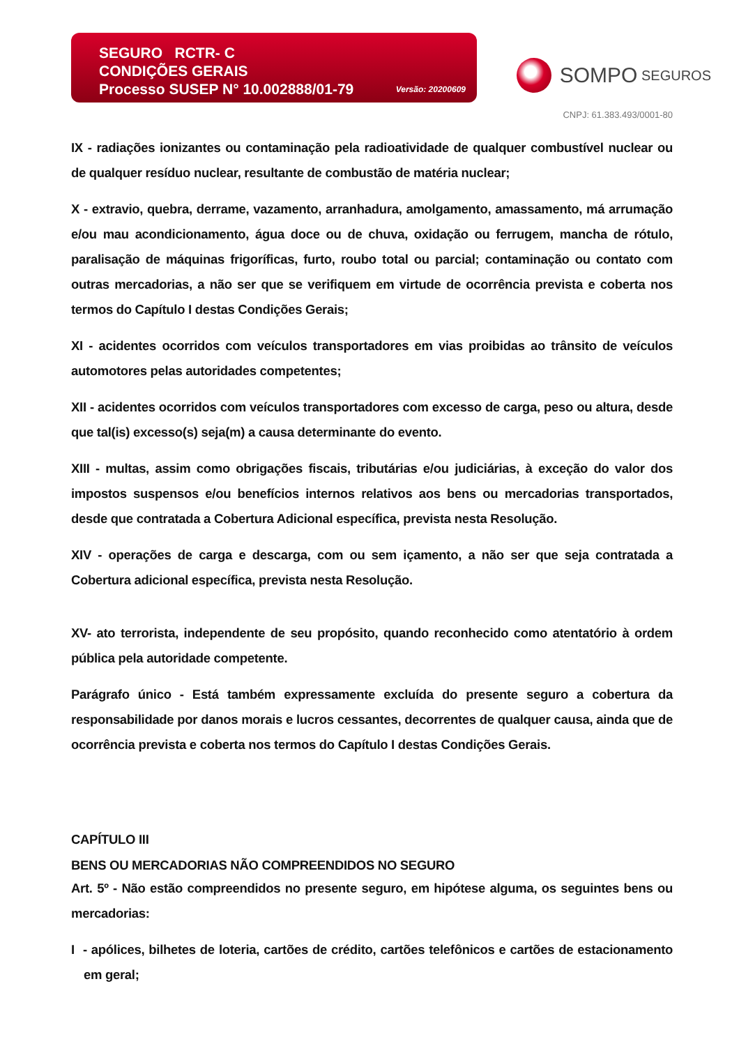SEGURO RCTR- C
CONDIÇÕES GERAIS
Processo SUSEP N° 10.002888/01-79 Versão: 20200609
SOMPO SEGUROS
CNPJ: 61.383.493/0001-80
IX - radiações ionizantes ou contaminação pela radioatividade de qualquer combustível nuclear ou de qualquer resíduo nuclear, resultante de combustão de matéria nuclear;
X - extravio, quebra, derrame, vazamento, arranhadura, amolgamento, amassamento, má arrumação e/ou mau acondicionamento, água doce ou de chuva, oxidação ou ferrugem, mancha de rótulo, paralisação de máquinas frigoríficas, furto, roubo total ou parcial; contaminação ou contato com outras mercadorias, a não ser que se verifiquem em virtude de ocorrência prevista e coberta nos termos do Capítulo I destas Condições Gerais;
XI - acidentes ocorridos com veículos transportadores em vias proibidas ao trânsito de veículos automotores pelas autoridades competentes;
XII - acidentes ocorridos com veículos transportadores com excesso de carga, peso ou altura, desde que tal(is) excesso(s) seja(m) a causa determinante do evento.
XIII - multas, assim como obrigações fiscais, tributárias e/ou judiciárias, à exceção do valor dos impostos suspensos e/ou benefícios internos relativos aos bens ou mercadorias transportados, desde que contratada a Cobertura Adicional específica, prevista nesta Resolução.
XIV - operações de carga e descarga, com ou sem içamento, a não ser que seja contratada a Cobertura adicional específica, prevista nesta Resolução.
XV- ato terrorista, independente de seu propósito, quando reconhecido como atentatório à ordem pública pela autoridade competente.
Parágrafo único - Está também expressamente excluída do presente seguro a cobertura da responsabilidade por danos morais e lucros cessantes, decorrentes de qualquer causa, ainda que de ocorrência prevista e coberta nos termos do Capítulo I destas Condições Gerais.
CAPÍTULO III
BENS OU MERCADORIAS NÃO COMPREENDIDOS NO SEGURO
Art. 5º - Não estão compreendidos no presente seguro, em hipótese alguma, os seguintes bens ou mercadorias:
I - apólices, bilhetes de loteria, cartões de crédito, cartões telefônicos e cartões de estacionamento em geral;